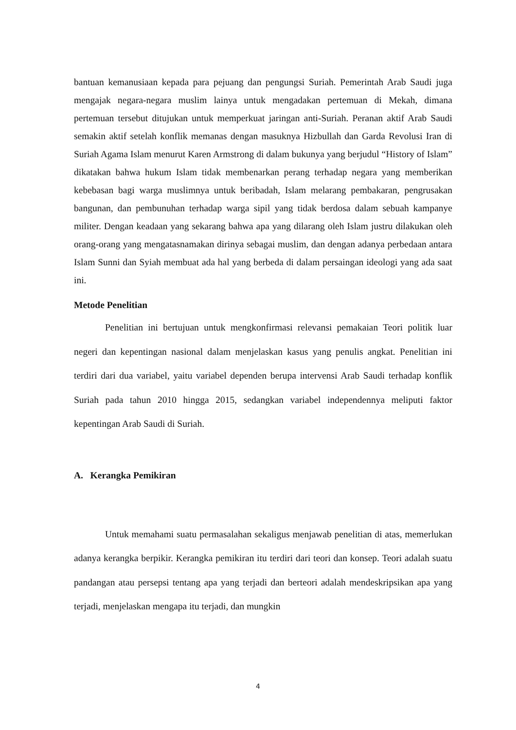bantuan kemanusiaan kepada para pejuang dan pengungsi Suriah. Pemerintah Arab Saudi juga mengajak negara-negara muslim lainya untuk mengadakan pertemuan di Mekah, dimana pertemuan tersebut ditujukan untuk memperkuat jaringan anti-Suriah. Peranan aktif Arab Saudi semakin aktif setelah konflik memanas dengan masuknya Hizbullah dan Garda Revolusi Iran di Suriah Agama Islam menurut Karen Armstrong di dalam bukunya yang berjudul “History of Islam” dikatakan bahwa hukum Islam tidak membenarkan perang terhadap negara yang memberikan kebebasan bagi warga muslimnya untuk beribadah, Islam melarang pembakaran, pengrusakan bangunan, dan pembunuhan terhadap warga sipil yang tidak berdosa dalam sebuah kampanye militer. Dengan keadaan yang sekarang bahwa apa yang dilarang oleh Islam justru dilakukan oleh orang-orang yang mengatasnamakan dirinya sebagai muslim, dan dengan adanya perbedaan antara Islam Sunni dan Syiah membuat ada hal yang berbeda di dalam persaingan ideologi yang ada saat ini.
Metode Penelitian
Penelitian ini bertujuan untuk mengkonfirmasi relevansi pemakaian Teori politik luar negeri dan kepentingan nasional dalam menjelaskan kasus yang penulis angkat. Penelitian ini terdiri dari dua variabel, yaitu variabel dependen berupa intervensi Arab Saudi terhadap konflik Suriah pada tahun 2010 hingga 2015, sedangkan variabel independennya meliputi faktor kepentingan Arab Saudi di Suriah.
A. Kerangka Pemikiran
Untuk memahami suatu permasalahan sekaligus menjawab penelitian di atas, memerlukan adanya kerangka berpikir. Kerangka pemikiran itu terdiri dari teori dan konsep. Teori adalah suatu pandangan atau persepsi tentang apa yang terjadi dan berteori adalah mendeskripsikan apa yang terjadi, menjelaskan mengapa itu terjadi, dan mungkin
4